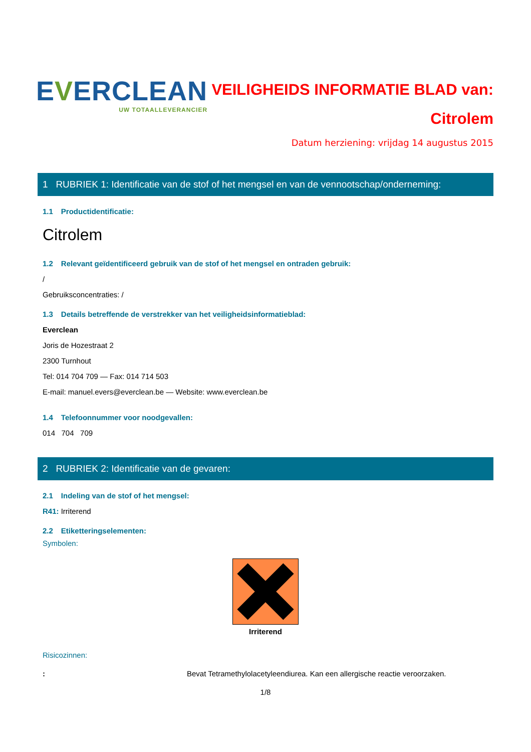EVERCLEAN
UW TOTAALLEVERANCIER
VEILIGHEIDS INFORMATIE BLAD van:
Citrolem
Datum herziening: vrijdag 14 augustus 2015
1 RUBRIEK 1: Identificatie van de stof of het mengsel en van de vennootschap/onderneming:
1.1 Productidentificatie:
Citrolem
1.2 Relevant geïdentificeerd gebruik van de stof of het mengsel en ontraden gebruik:
/
Gebruiksconcentraties: /
1.3 Details betreffende de verstrekker van het veiligheidsinformatieblad:
Everclean
Joris de Hozestraat 2
2300 Turnhout
Tel: 014 704 709 — Fax: 014 714 503
E-mail: manuel.evers@everclean.be — Website: www.everclean.be
1.4 Telefoonnummer voor noodgevallen:
014 704 709
2 RUBRIEK 2: Identificatie van de gevaren:
2.1 Indeling van de stof of het mengsel:
R41: Irriterend
2.2 Etiketteringselementen:
Symbolen:
Irriterend
Risicozinnen:
: Bevat Tetramethylolacetyleendiurea. Kan een allergische reactie veroorzaken.
1/8